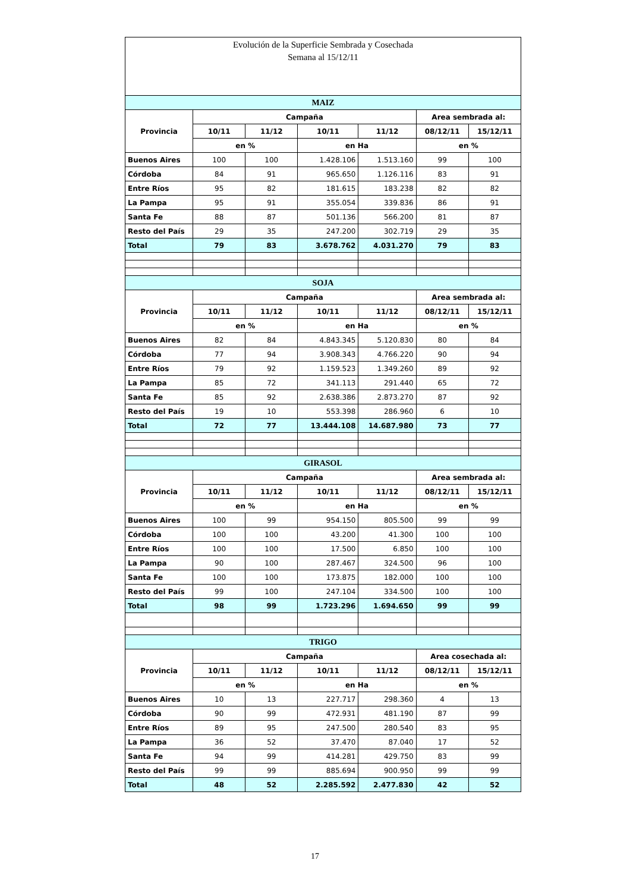Evolución de la Superficie Sembrada y Cosechada
Semana al 15/12/11
| MAIZ | | | | | | |
| Provincia | Campaña | | | | Area sembrada al: | |
| | 10/11 | 11/12 | 10/11 | 11/12 | 08/12/11 | 15/12/11 |
| | en % | | en Ha | | en % | |
| Buenos Aires | 100 | 100 | 1.428.106 | 1.513.160 | 99 | 100 |
| Córdoba | 84 | 91 | 965.650 | 1.126.116 | 83 | 91 |
| Entre Ríos | 95 | 82 | 181.615 | 183.238 | 82 | 82 |
| La Pampa | 95 | 91 | 355.054 | 339.836 | 86 | 91 |
| Santa Fe | 88 | 87 | 501.136 | 566.200 | 81 | 87 |
| Resto del País | 29 | 35 | 247.200 | 302.719 | 29 | 35 |
| Total | 79 | 83 | 3.678.762 | 4.031.270 | 79 | 83 |
| SOJA | | | | | | |
| Provincia | Campaña | | | | Area sembrada al: | |
| | 10/11 | 11/12 | 10/11 | 11/12 | 08/12/11 | 15/12/11 |
| | en % | | en Ha | | en % | |
| Buenos Aires | 82 | 84 | 4.843.345 | 5.120.830 | 80 | 84 |
| Córdoba | 77 | 94 | 3.908.343 | 4.766.220 | 90 | 94 |
| Entre Ríos | 79 | 92 | 1.159.523 | 1.349.260 | 89 | 92 |
| La Pampa | 85 | 72 | 341.113 | 291.440 | 65 | 72 |
| Santa Fe | 85 | 92 | 2.638.386 | 2.873.270 | 87 | 92 |
| Resto del País | 19 | 10 | 553.398 | 286.960 | 6 | 10 |
| Total | 72 | 77 | 13.444.108 | 14.687.980 | 73 | 77 |
| GIRASOL | | | | | | |
| Provincia | Campaña | | | | Area sembrada al: | |
| | 10/11 | 11/12 | 10/11 | 11/12 | 08/12/11 | 15/12/11 |
| | en % | | en Ha | | en % | |
| Buenos Aires | 100 | 99 | 954.150 | 805.500 | 99 | 99 |
| Córdoba | 100 | 100 | 43.200 | 41.300 | 100 | 100 |
| Entre Ríos | 100 | 100 | 17.500 | 6.850 | 100 | 100 |
| La Pampa | 90 | 100 | 287.467 | 324.500 | 96 | 100 |
| Santa Fe | 100 | 100 | 173.875 | 182.000 | 100 | 100 |
| Resto del País | 99 | 100 | 247.104 | 334.500 | 100 | 100 |
| Total | 98 | 99 | 1.723.296 | 1.694.650 | 99 | 99 |
| TRIGO | | | | | | |
| Provincia | Campaña | | | | Area cosechada al: | |
| | 10/11 | 11/12 | 10/11 | 11/12 | 08/12/11 | 15/12/11 |
| | en % | | en Ha | | en % | |
| Buenos Aires | 10 | 13 | 227.717 | 298.360 | 4 | 13 |
| Córdoba | 90 | 99 | 472.931 | 481.190 | 87 | 99 |
| Entre Ríos | 89 | 95 | 247.500 | 280.540 | 83 | 95 |
| La Pampa | 36 | 52 | 37.470 | 87.040 | 17 | 52 |
| Santa Fe | 94 | 99 | 414.281 | 429.750 | 83 | 99 |
| Resto del País | 99 | 99 | 885.694 | 900.950 | 99 | 99 |
| Total | 48 | 52 | 2.285.592 | 2.477.830 | 42 | 52 |
17